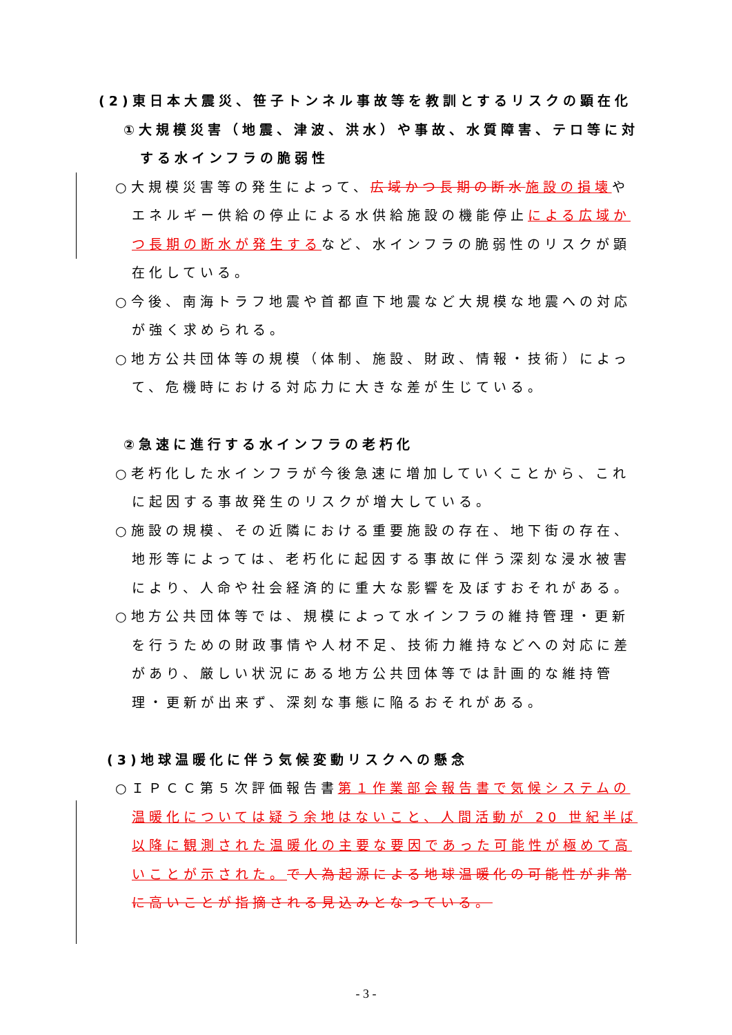(2)東日本大震災、笹子トンネル事故等を教訓とするリスクの顕在化
①大規模災害（地震、津波、洪水）や事故、水質障害、テロ等に対する水インフラの脆弱性
○大規模災害等の発生によって、広域かつ長期の断水 施設の損壊やエネルギー供給の停止による水供給施設の機能停止による広域かつ長期の断水が発生するなど、水インフラの脆弱性のリスクが顕在化している。
○今後、南海トラフ地震や首都直下地震など大規模な地震への対応が強く求められる。
○地方公共団体等の規模（体制、施設、財政、情報・技術）によって、危機時における対応力に大きな差が生じている。
②急速に進行する水インフラの老朽化
○老朽化した水インフラが今後急速に増加していくことから、これに起因する事故発生のリスクが増大している。
○施設の規模、その近隣における重要施設の存在、地下街の存在、地形等によっては、老朽化に起因する事故に伴う深刻な浸水被害により、人命や社会経済的に重大な影響を及ぼすおそれがある。
○地方公共団体等では、規模によって水インフラの維持管理・更新を行うための財政事情や人材不足、技術力維持などへの対応に差があり、厳しい状況にある地方公共団体等では計画的な維持管理・更新が出来ず、深刻な事態に陥るおそれがある。
(3)地球温暖化に伴う気候変動リスクへの懸念
○ＩＰＣＣ第５次評価報告書第１作業部会報告書で気候システムの温暖化については疑う余地はないこと、人間活動が 20 世紀半ば以降に観測された温暖化の主要な要因であった可能性が極めて高いことが示された。で人為起源による地球温暖化の可能性が非常に高いことが指摘される見込みとなっている。
- 3 -